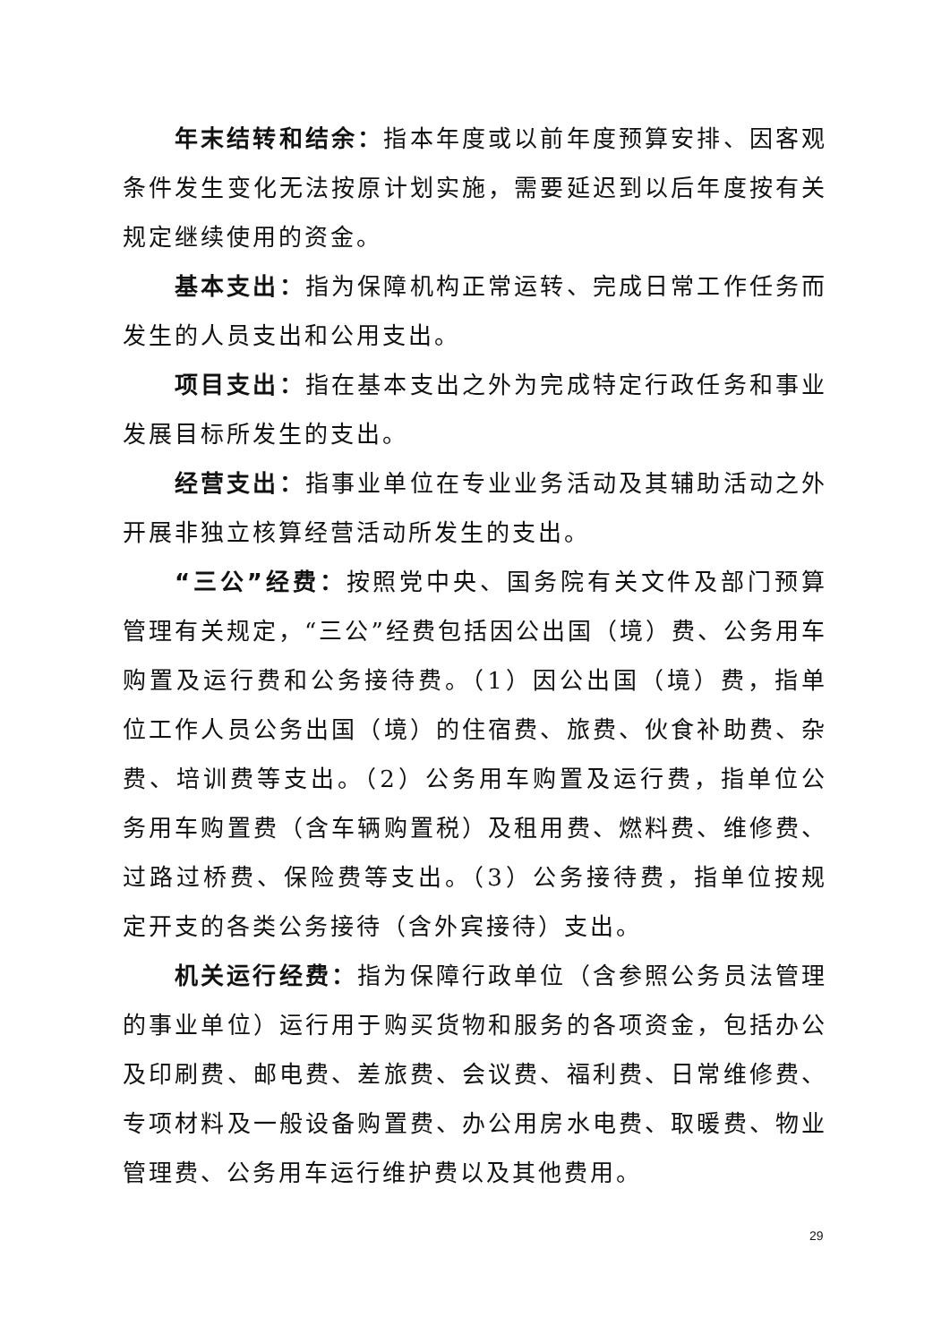年末结转和结余：指本年度或以前年度预算安排、因客观条件发生变化无法按原计划实施，需要延迟到以后年度按有关规定继续使用的资金。
基本支出：指为保障机构正常运转、完成日常工作任务而发生的人员支出和公用支出。
项目支出：指在基本支出之外为完成特定行政任务和事业发展目标所发生的支出。
经营支出：指事业单位在专业业务活动及其辅助活动之外开展非独立核算经营活动所发生的支出。
“三公”经费：按照党中央、国务院有关文件及部门预算管理有关规定，“三公”经费包括因公出国（境）费、公务用车购置及运行费和公务接待费。（1）因公出国（境）费，指单位工作人员公务出国（境）的住宿费、旅费、伙食补助费、杂费、培训费等支出。（2）公务用车购置及运行费，指单位公务用车购置费（含车辆购置税）及租用费、燃料费、维修费、过路过桥费、保险费等支出。（3）公务接待费，指单位按规定开支的各类公务接待（含外宾接待）支出。
机关运行经费：指为保障行政单位（含参照公务员法管理的事业单位）运行用于购买货物和服务的各项资金，包括办公及印刷费、邮电费、差旅费、会议费、福利费、日常维修费、专项材料及一般设备购置费、办公用房水电费、取暖费、物业管理费、公务用车运行维护费以及其他费用。
29